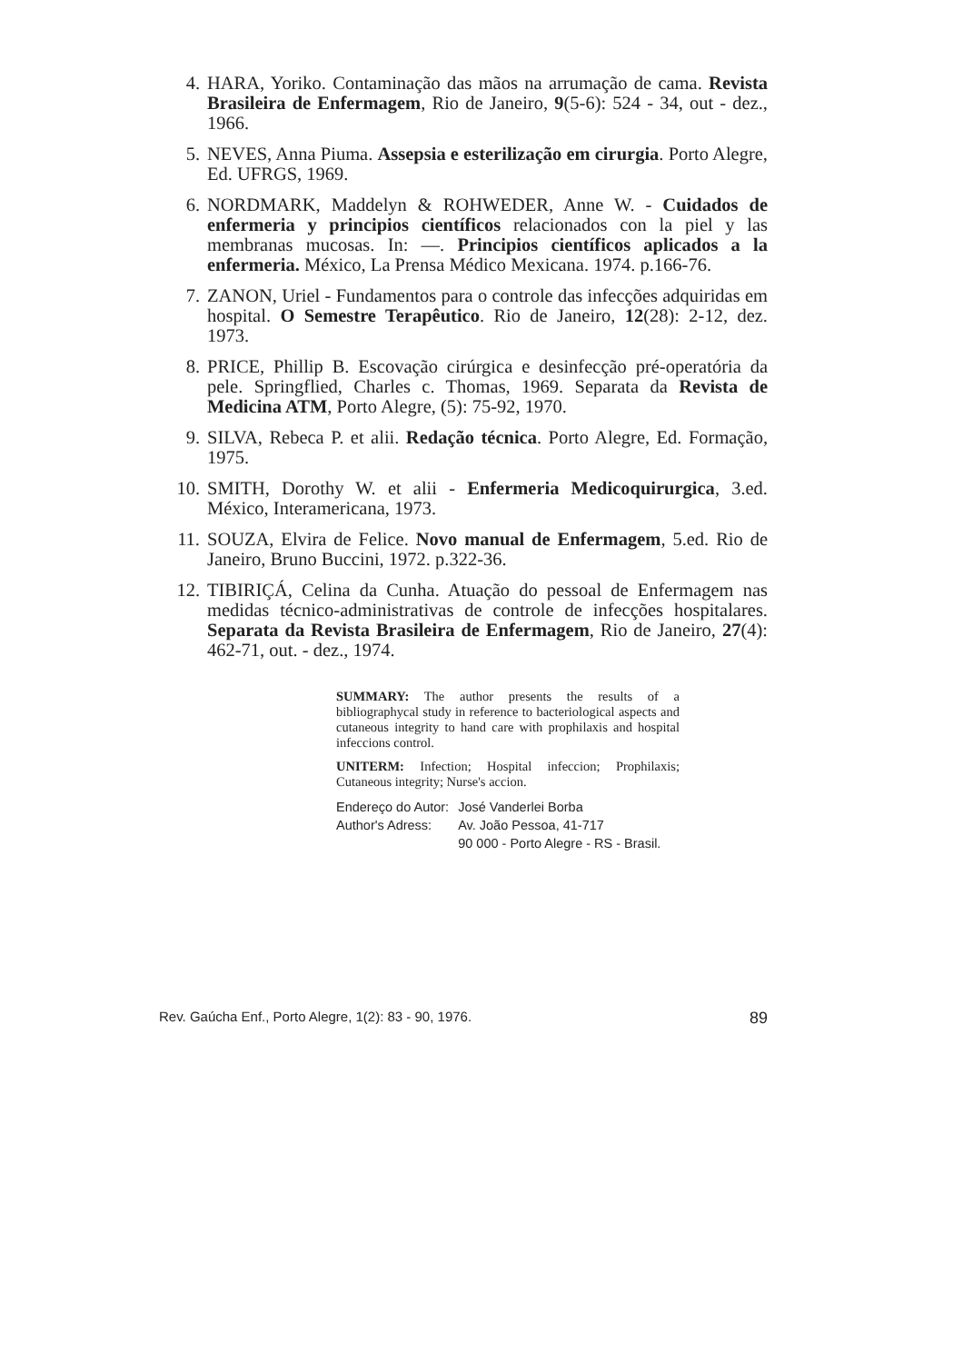4. HARA, Yoriko. Contaminação das mãos na arrumação de cama. Revista Brasileira de Enfermagem, Rio de Janeiro, 9(5-6): 524 - 34, out - dez., 1966.
5. NEVES, Anna Piuma. Assepsia e esterilização em cirurgia. Porto Alegre, Ed. UFRGS, 1969.
6. NORDMARK, Maddelyn & ROHWEDER, Anne W. - Cuidados de enfermeria y principios científicos relacionados con la piel y las membranas mucosas. In: —. Principios científicos aplicados a la enfermeria. México, La Prensa Médico Mexicana. 1974. p.166-76.
7. ZANON, Uriel - Fundamentos para o controle das infecções adquiridas em hospital. O Semestre Terapêutico. Rio de Janeiro, 12(28): 2-12, dez. 1973.
8. PRICE, Phillip B. Escovação cirúrgica e desinfecção pré-operatória da pele. Springflied, Charles c. Thomas, 1969. Separata da Revista de Medicina ATM, Porto Alegre, (5): 75-92, 1970.
9. SILVA, Rebeca P. et alii. Redação técnica. Porto Alegre, Ed. Formação, 1975.
10. SMITH, Dorothy W. et alii - Enfermeria Medicoquirurgica, 3.ed. México, Interamericana, 1973.
11. SOUZA, Elvira de Felice. Novo manual de Enfermagem, 5.ed. Rio de Janeiro, Bruno Buccini, 1972. p.322-36.
12. TIBIRIÇÁ, Celina da Cunha. Atuação do pessoal de Enfermagem nas medidas técnico-administrativas de controle de infecções hospitalares. Separata da Revista Brasileira de Enfermagem, Rio de Janeiro, 27(4): 462-71, out. - dez., 1974.
SUMMARY: The author presents the results of a bibliographycal study in reference to bacteriological aspects and cutaneous integrity to hand care with prophilaxis and hospital infeccions control.
UNITERM: Infection; Hospital infeccion; Prophilaxis; Cutaneous integrity; Nurse's accion.
| Endereço do Autor: | José Vanderlei Borba |
| Author's Adress: | Av. João Pessoa, 41-717 90 000 - Porto Alegre - RS - Brasil. |
Rev. Gaúcha Enf., Porto Alegre, 1(2): 83 - 90, 1976. 89